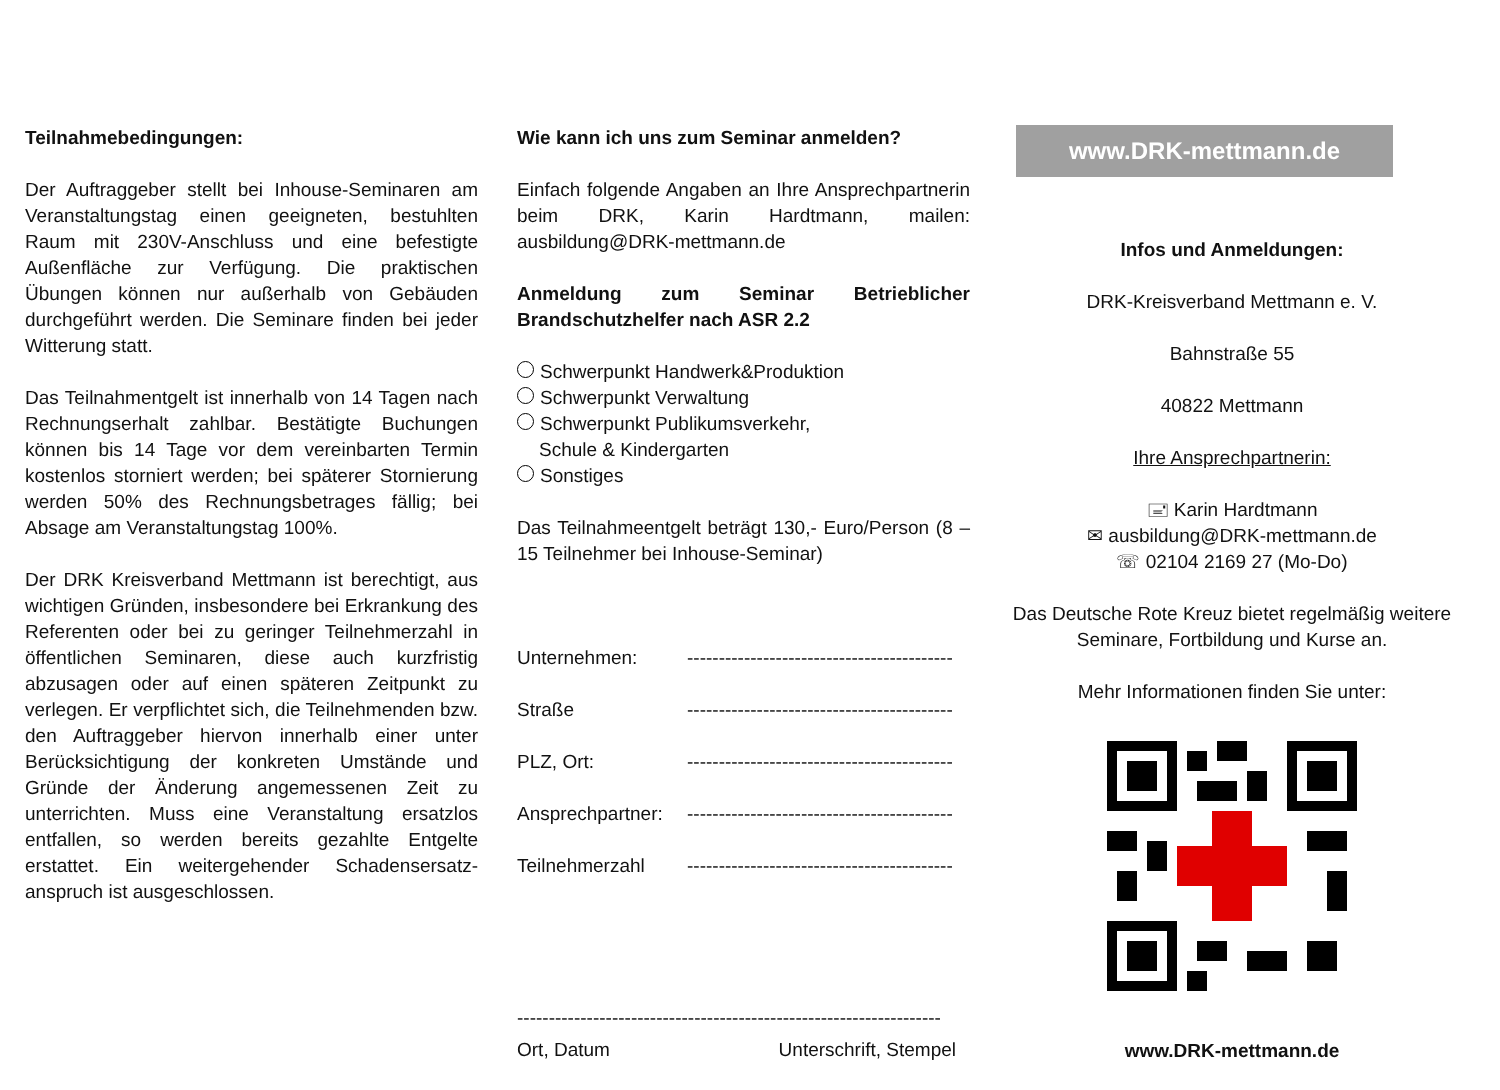Teilnahmebedingungen:
Der Auftraggeber stellt bei Inhouse-Seminaren am Veranstaltungstag einen geeigneten, bestuhlten Raum mit 230V-Anschluss und eine befestigte Außenfläche zur Verfügung. Die praktischen Übungen können nur außerhalb von Gebäuden durchgeführt werden. Die Seminare finden bei jeder Witterung statt.
Das Teilnahmentgelt ist innerhalb von 14 Tagen nach Rechnungserhalt zahlbar. Bestätigte Buchungen können bis 14 Tage vor dem vereinbarten Termin kostenlos storniert werden; bei späterer Stornierung werden 50% des Rechnungsbetrages fällig; bei Absage am Veranstaltungstag 100%.
Der DRK Kreisverband Mettmann ist berechtigt, aus wichtigen Gründen, insbesondere bei Erkrankung des Referenten oder bei zu geringer Teilnehmerzahl in öffentlichen Seminaren, diese auch kurzfristig abzusagen oder auf einen späteren Zeitpunkt zu verlegen. Er verpflichtet sich, die Teilnehmenden bzw. den Auftraggeber hiervon innerhalb einer unter Berücksichtigung der konkreten Umstände und Gründe der Änderung angemessenen Zeit zu unterrichten. Muss eine Veranstaltung ersatzlos entfallen, so werden bereits gezahlte Entgelte erstattet. Ein weitergehender Schadensersatz-anspruch ist ausgeschlossen.
Wie kann ich uns zum Seminar anmelden?
Einfach folgende Angaben an Ihre Ansprechpartnerin beim DRK, Karin Hardtmann, mailen: ausbildung@DRK-mettmann.de
Anmeldung zum Seminar Betrieblicher Brandschutzhelfer nach ASR 2.2
Schwerpunkt Handwerk&Produktion
Schwerpunkt Verwaltung
Schwerpunkt Publikumsverkehr,
Schule & Kindergarten
Sonstiges
Das Teilnahmeentgelt beträgt 130,- Euro/Person (8 – 15 Teilnehmer bei Inhouse-Seminar)
Unternehmen: ------------------------------------------
Straße ------------------------------------------
PLZ, Ort: ------------------------------------------
Ansprechpartner: ------------------------------------------
Teilnehmerzahl ------------------------------------------
-------------------------------------------------------------------
Ort, Datum Unterschrift, Stempel
www.DRK-mettmann.de
Infos und Anmeldungen:
DRK-Kreisverband Mettmann e. V.
Bahnstraße 55
40822 Mettmann
Ihre Ansprechpartnerin:
🖃 Karin Hardtmann
✉ ausbildung@DRK-mettmann.de
☏ 02104 2169 27 (Mo-Do)
Das Deutsche Rote Kreuz bietet regelmäßig weitere Seminare, Fortbildung und Kurse an.
Mehr Informationen finden Sie unter:
www.DRK-mettmann.de